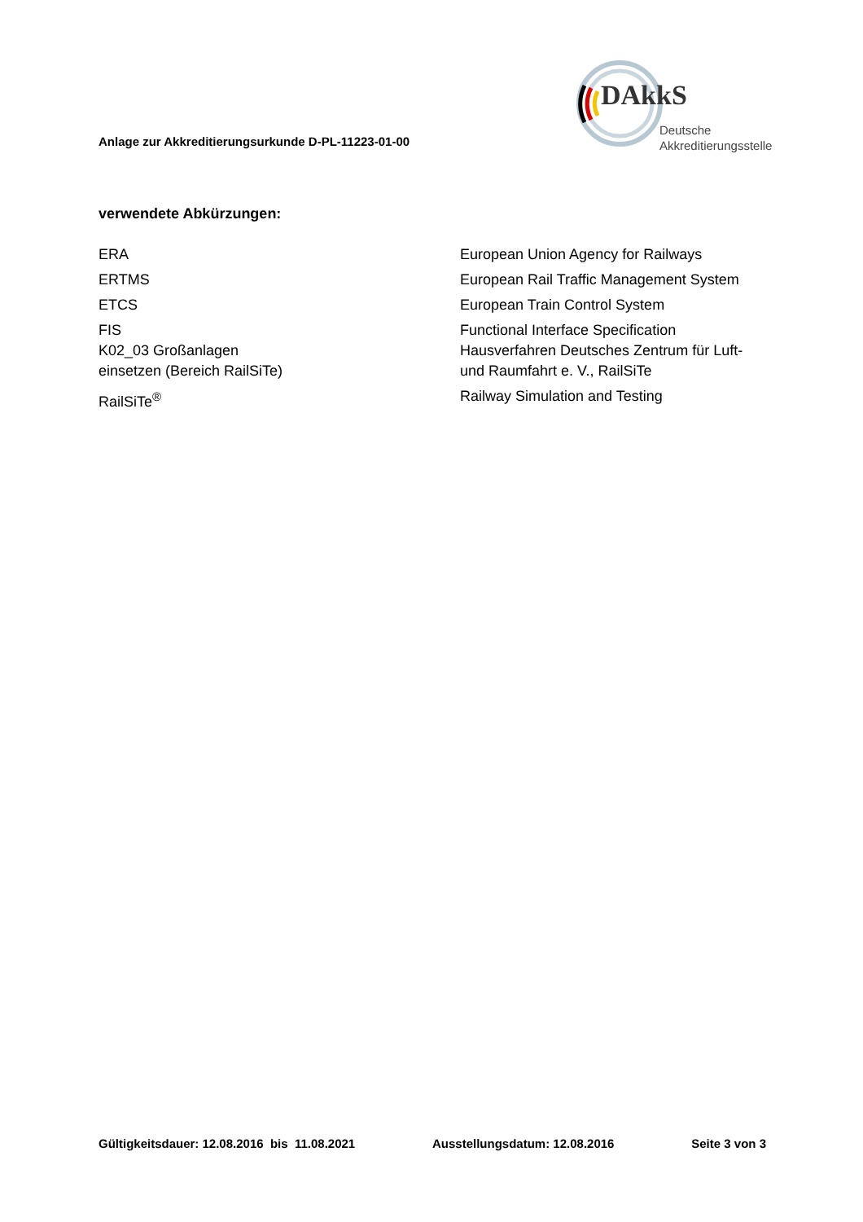Anlage zur Akkreditierungsurkunde D-PL-11223-01-00
DAkkS
Deutsche
Akkreditierungsstelle
verwendete Abkürzungen:
| ERA | European Union Agency for Railways |
| ERTMS | European Rail Traffic Management System |
| ETCS | European Train Control System |
| FIS | Functional Interface Specification |
| K02_03 Großanlagen einsetzen (Bereich RailSiTe) | Hausverfahren Deutsches Zentrum für Luft- und Raumfahrt e. V., RailSiTe |
| RailSiTe<sup>®</sup> | Railway Simulation and Testing |
Gültigkeitsdauer: 12.08.2016 bis 11.08.2021 Ausstellungsdatum: 12.08.2016 Seite 3 von 3